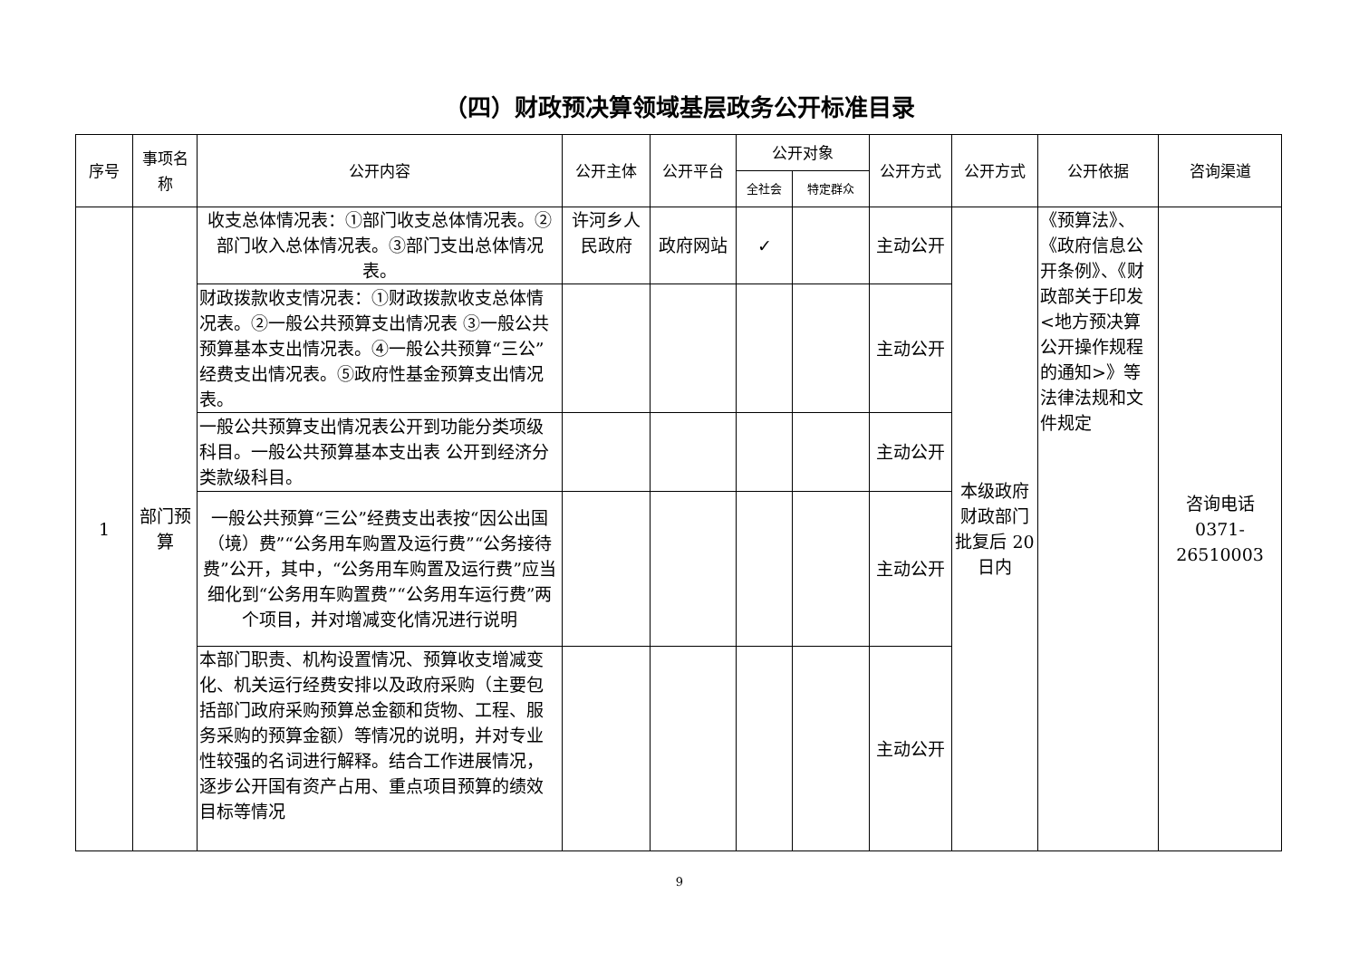（四）财政预决算领域基层政务公开标准目录
| 序号 | 事项名称 | 公开内容 | 公开主体 | 公开平台 | 公开对象 | | 公开方式 | 公开方式 | 公开依据 | 咨询渠道 |
| --- | --- | --- | --- | --- | --- | --- | --- | --- | --- | --- |
| | | | | | 全社会 | 特定群众 | | | | |
| 1 | 部门预算 | 收支总体情况表：①部门收支总体情况表。②部门收入总体情况表。③部门支出总体情况表。 | 许河乡人民政府 | 政府网站 | ✓ | | 主动公开 | 本级政府财政部门批复后 20 日内 | 《预算法》、《政府信息公开条例》、《财政部关于印发<地方预决算公开操作规程的通知>》等法律法规和文件规定 | 咨询电话 0371-26510003 |
| | | 财政拨款收支情况表：①财政拨款收支总体情况表。②一般公共预算支出情况表 ③一般公共预算基本支出情况表。④一般公共预算“三公”经费支出情况表。⑤政府性基金预算支出情况表。 | | | | | 主动公开 | | | |
| | | 一般公共预算支出情况表公开到功能分类项级科目。一般公共预算基本支出表 公开到经济分类款级科目。 | | | | | 主动公开 | | | |
| | | 一般公共预算“三公”经费支出表按“因公出国（境）费”“公务用车购置及运行费”“公务接待费”公开，其中，“公务用车购置及运行费”应当细化到“公务用车购置费”“公务用车运行费”两个项目，并对增减变化情况进行说明 | | | | | 主动公开 | | | |
| | | 本部门职责、机构设置情况、预算收支增减变化、机关运行经费安排以及政府采购（主要包括部门政府采购预算总金额和货物、工程、服务采购的预算金额）等情况的说明，并对专业性较强的名词进行解释。结合工作进展情况，逐步公开国有资产占用、重点项目预算的绩效目标等情况 | | | | | 主动公开 | | | |
9